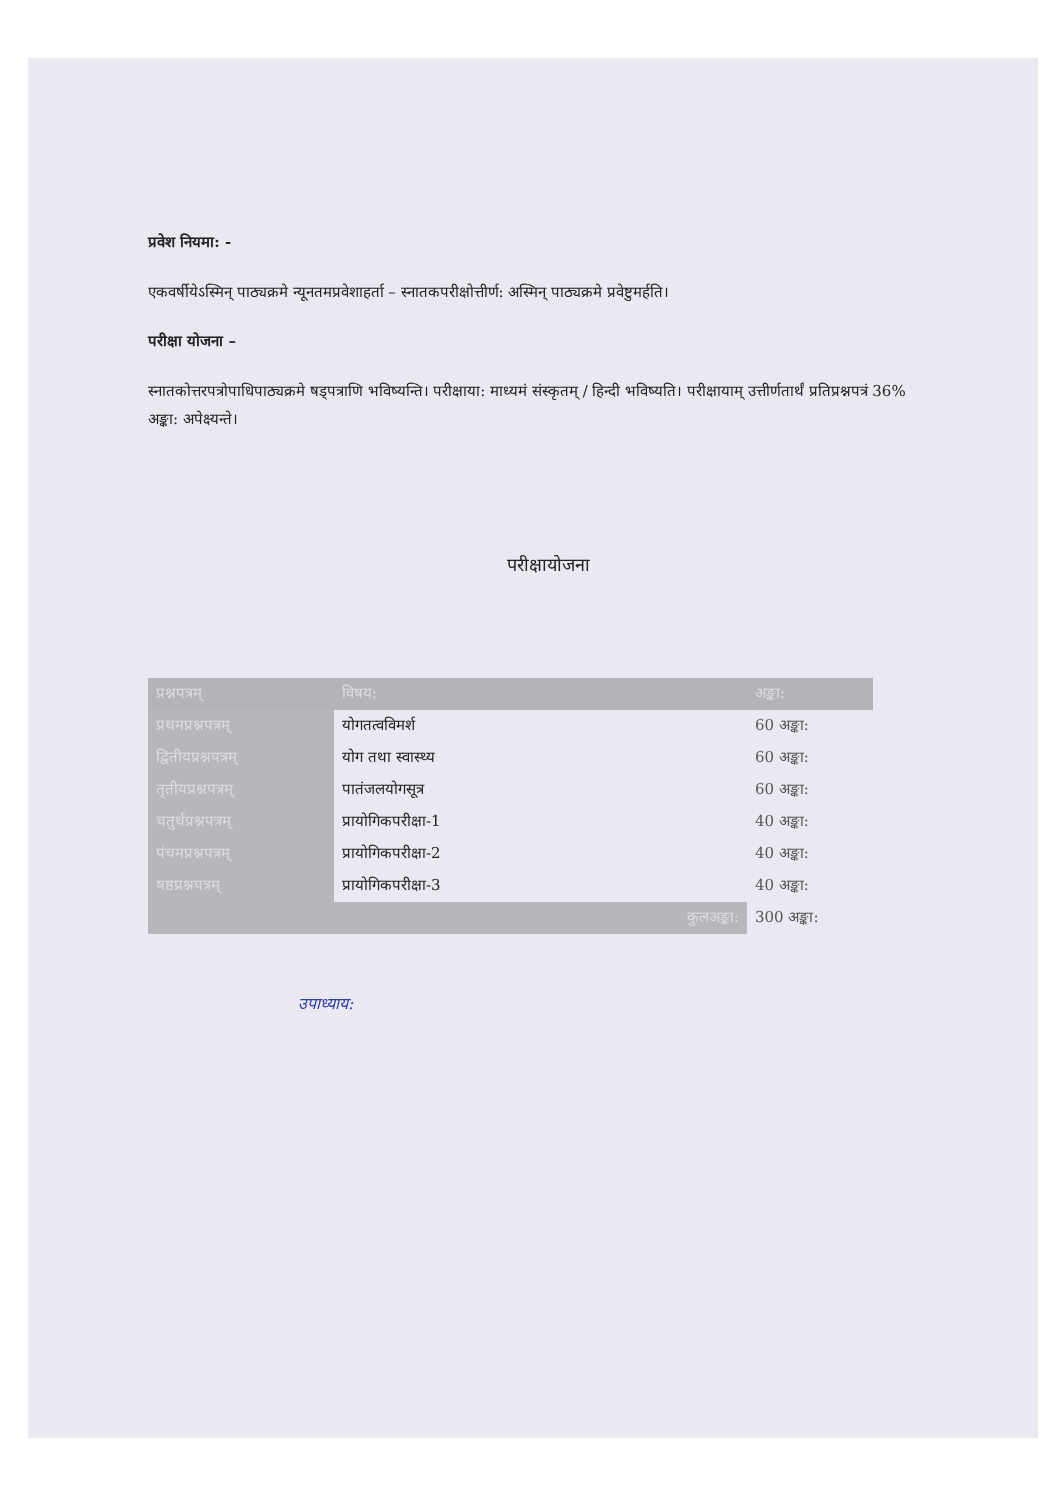प्रवेश नियमा: -
एकवर्षीयेऽस्मिन् पाठ्यक्रमे न्यूनतमप्रवेशाहर्ता – स्नातकपरीक्षोत्तीर्ण: अस्मिन् पाठ्यक्रमे प्रवेष्टुमर्हति।
परीक्षा योजना –
स्नातकोत्तरपत्रोपाधिपाठ्यक्रमे षड्पत्राणि भविष्यन्ति। परीक्षाया: माध्यमं संस्कृतम् / हिन्दी भविष्यति। परीक्षायाम् उत्तीर्णतार्थं प्रतिप्रश्नपत्रं 36% अङ्का: अपेक्ष्यन्ते।
परीक्षायोजना
| प्रश्नपत्रम् | विषय: | अङ्का: |
| --- | --- | --- |
| प्रथमप्रश्नपत्रम् | योगतत्वविमर्श | 60 अङ्का: |
| द्वितीयप्रश्नपत्रम् | योग तथा स्वास्थ्य | 60 अङ्का: |
| तृतीयप्रश्नपत्रम् | पातंजलयोगसूत्र | 60 अङ्का: |
| चतुर्थप्रश्नपत्रम् | प्रायोगिकपरीक्षा-1 | 40 अङ्का: |
| पंचमप्रश्नपत्रम् | प्रायोगिकपरीक्षा-2 | 40 अङ्का: |
| षष्ठप्रश्नपत्रम् | प्रायोगिकपरीक्षा-3 | 40 अङ्का: |
| कुलअङ्का: | | 300 अङ्का: |
उपाध्याय: